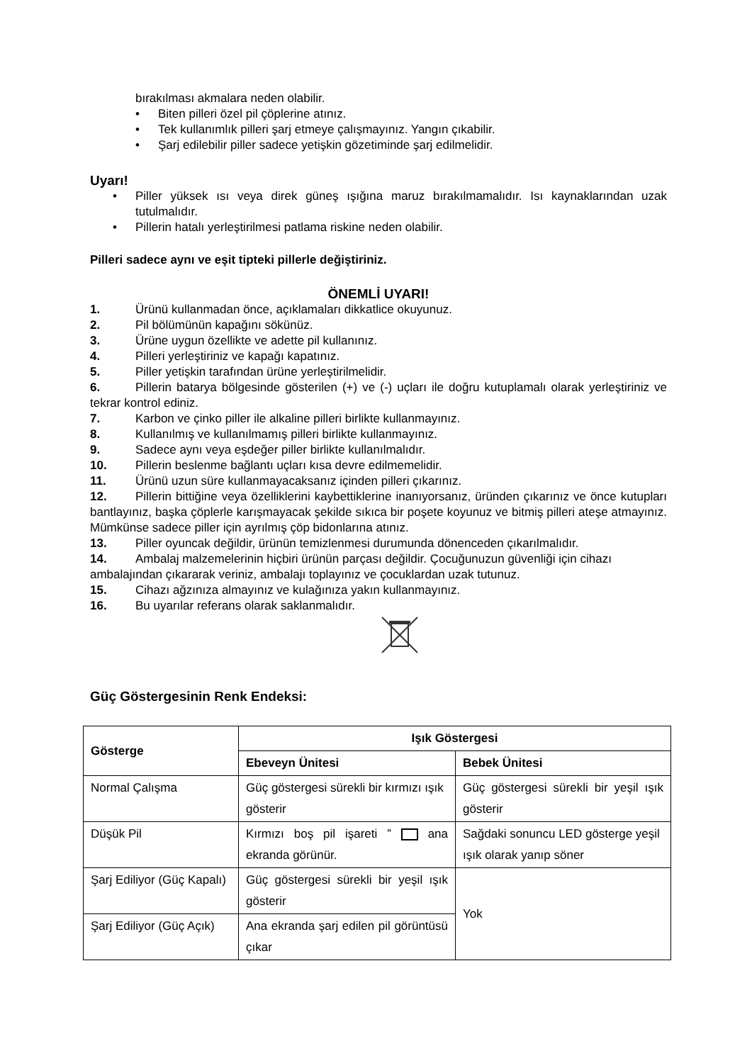bırakılması akmalara neden olabilir.
• Biten pilleri özel pil çöplerine atınız.
• Tek kullanımlık pilleri şarj etmeye çalışmayınız. Yangın çıkabilir.
• Şarj edilebilir piller sadece yetişkin gözetiminde şarj edilmelidir.
Uyarı!
• Piller yüksek ısı veya direk güneş ışığına maruz bırakılmamalıdır. Isı kaynaklarından uzak tutulmalıdır.
• Pillerin hatalı yerleştirilmesi patlama riskine neden olabilir.
Pilleri sadece aynı ve eşit tipteki pillerle değiştiriniz.
ÖNEMLİ UYARI!
1. Ürünü kullanmadan önce, açıklamaları dikkatlice okuyunuz.
2. Pil bölümünün kapağını sökünüz.
3. Ürüne uygun özellikte ve adette pil kullanınız.
4. Pilleri yerleştiriniz ve kapağı kapatınız.
5. Piller yetişkin tarafından ürüne yerleştirilmelidir.
6. Pillerin batarya bölgesinde gösterilen (+) ve (-) uçları ile doğru kutuplamalı olarak yerleştiriniz ve tekrar kontrol ediniz.
7. Karbon ve çinko piller ile alkaline pilleri birlikte kullanmayınız.
8. Kullanılmış ve kullanılmamış pilleri birlikte kullanmayınız.
9. Sadece aynı veya eşdeğer piller birlikte kullanılmalıdır.
10. Pillerin beslenme bağlantı uçları kısa devre edilmemelidir.
11. Ürünü uzun süre kullanmayacaksanız içinden pilleri çıkarınız.
12. Pillerin bittiğine veya özelliklerini kaybettiklerine inanıyorsanız, üründen çıkarınız ve önce kutupları bantlayınız, başka çöplerle karışmayacak şekilde sıkıca bir poşete koyunuz ve bitmiş pilleri ateşe atmayınız. Mümkünse sadece piller için ayrılmış çöp bidonlarına atınız.
13. Piller oyuncak değildir, ürünün temizlenmesi durumunda dönenceden çıkarılmalıdır.
14. Ambalaj malzemelerinin hiçbiri ürünün parçası değildir. Çocuğunuzun güvenliği için cihazı ambalajından çıkararak veriniz, ambalajı toplayınız ve çocuklardan uzak tutunuz.
15. Cihazı ağzınıza almayınız ve kulağınıza yakın kullanmayınız.
16. Bu uyarılar referans olarak saklanmalıdır.
Güç Göstergesinin Renk Endeksi:
| Gösterge | Işık Göstergesi | |
| --- | --- | --- |
| | Ebeveyn Ünitesi | Bebek Ünitesi |
| Normal Çalışma | Güç göstergesi sürekli bir kırmızı ışık gösterir | Güç göstergesi sürekli bir yeşil ışık gösterir |
| Düşük Pil | Kırmızı boş pil işareti ” ana ekranda görünür. | Sağdaki sonuncu LED gösterge yeşil ışık olarak yanıp söner |
| Şarj Ediliyor (Güç Kapalı) | Güç göstergesi sürekli bir yeşil ışık gösterir | Yok |
| Şarj Ediliyor (Güç Açık) | Ana ekranda şarj edilen pil görüntüsü çıkar | |